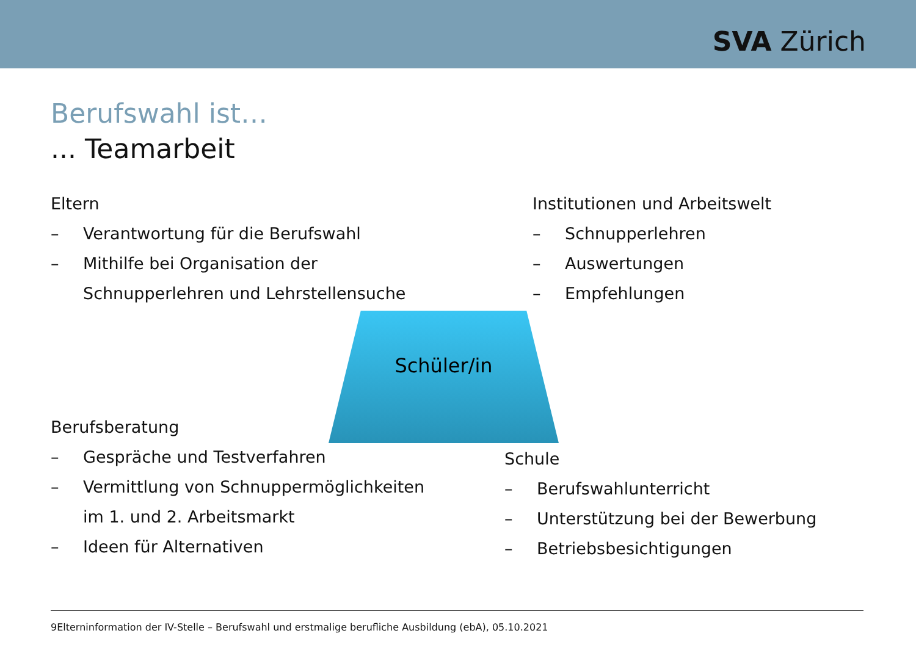SVA Zürich
Berufswahl ist…
... Teamarbeit
Eltern
– Verantwortung für die Berufswahl
– Mithilfe bei Organisation der
Schnupperlehren und Lehrstellensuche
Institutionen und Arbeitswelt
– Schnupperlehren
– Auswertungen
– Empfehlungen
Schüler/in
Berufsberatung
– Gespräche und Testverfahren
– Vermittlung von Schnuppermöglichkeiten
im 1. und 2. Arbeitsmarkt
– Ideen für Alternativen
Schule
– Berufswahlunterricht
– Unterstützung bei der Bewerbung
– Betriebsbesichtigungen
9Elterninformation der IV-Stelle – Berufswahl und erstmalige berufliche Ausbildung (ebA), 05.10.2021